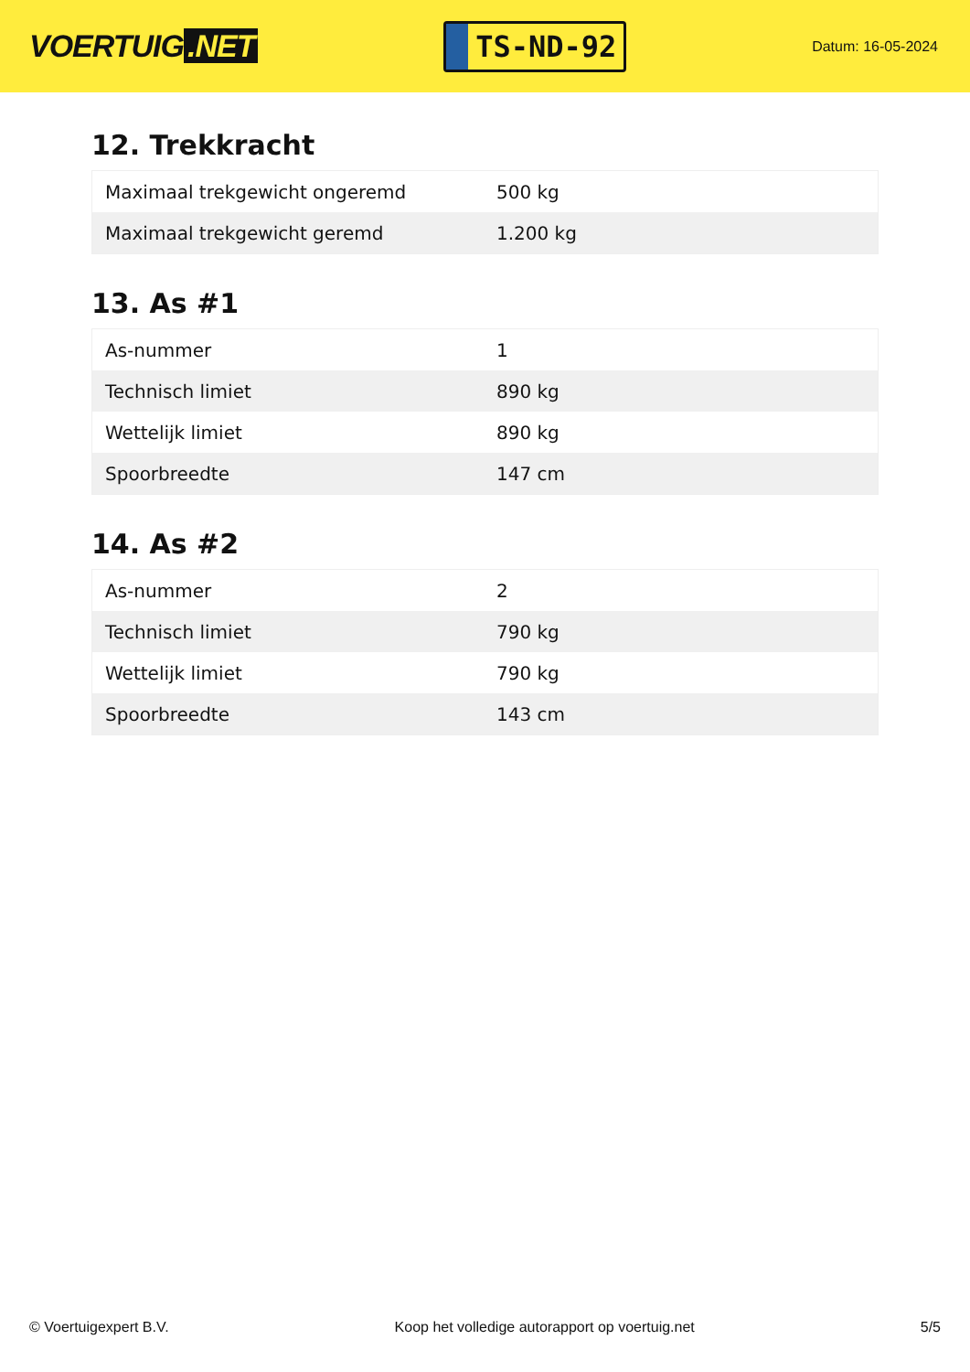VOERTUIG.NET
TS-ND-92
Datum: 16-05-2024
12. Trekkracht
| Maximaal trekgewicht ongeremd | 500 kg |
| Maximaal trekgewicht geremd | 1.200 kg |
13. As #1
| As-nummer | 1 |
| Technisch limiet | 890 kg |
| Wettelijk limiet | 890 kg |
| Spoorbreedte | 147 cm |
14. As #2
| As-nummer | 2 |
| Technisch limiet | 790 kg |
| Wettelijk limiet | 790 kg |
| Spoorbreedte | 143 cm |
© Voertuigexpert B.V. Koop het volledige autorapport op voertuig.net 5/5